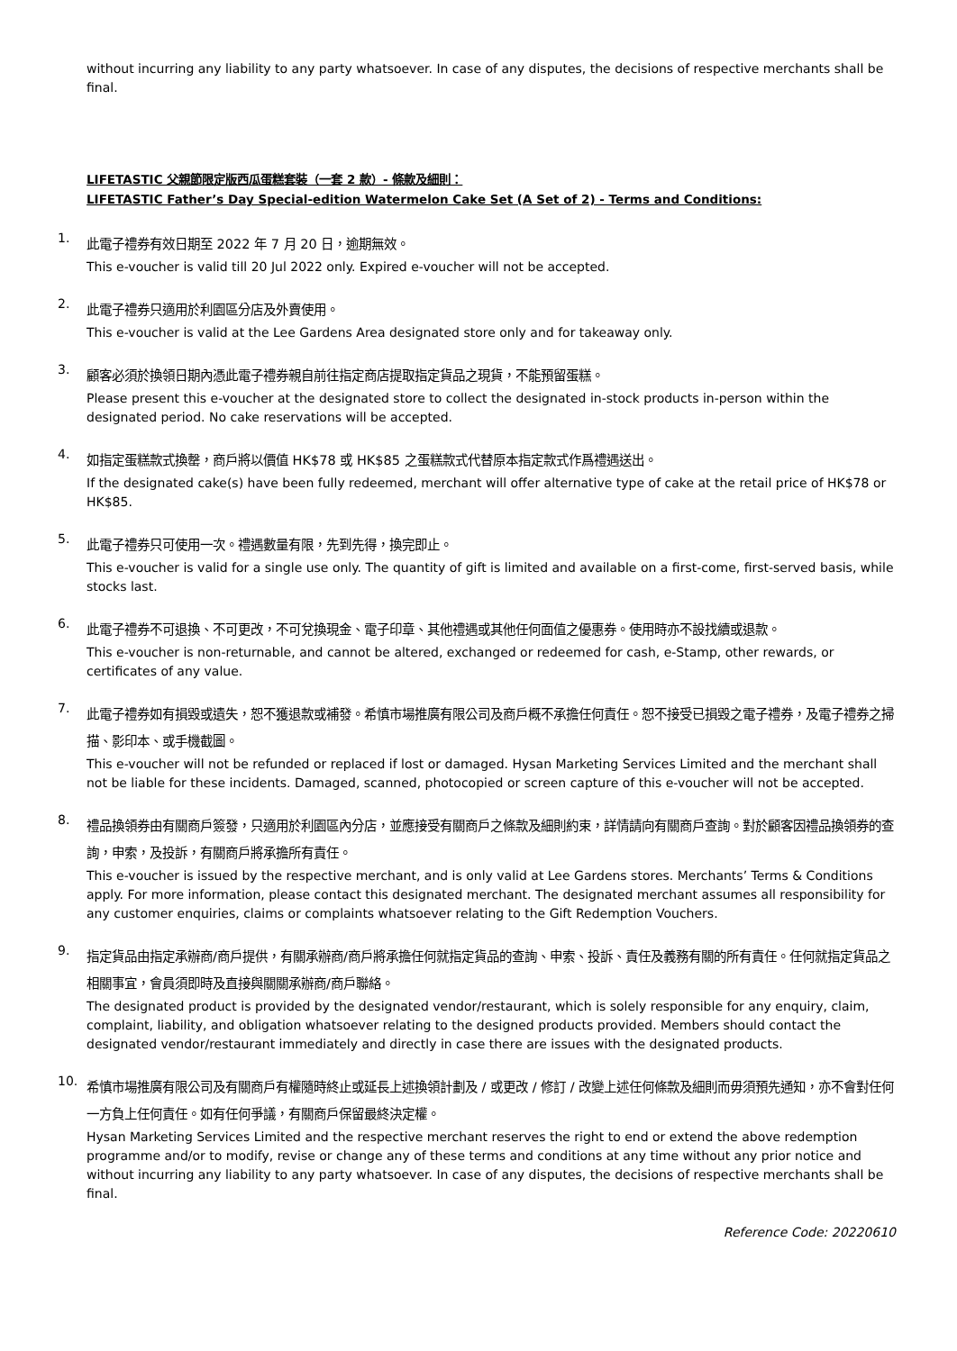without incurring any liability to any party whatsoever. In case of any disputes, the decisions of respective merchants shall be final.
LIFETASTIC 父親節限定版西瓜蛋糕套裝（一套 2 款）- 條款及細則：
LIFETASTIC Father’s Day Special-edition Watermelon Cake Set (A Set of 2) - Terms and Conditions:
1.
此電子禮券有效日期至 2022 年 7 月 20 日，逾期無效。
This e-voucher is valid till 20 Jul 2022 only. Expired e-voucher will not be accepted.
2.
此電子禮券只適用於利園區分店及外賣使用。
This e-voucher is valid at the Lee Gardens Area designated store only and for takeaway only.
3.
顧客必須於換領日期內憑此電子禮券親自前往指定商店提取指定貨品之現貨，不能預留蛋糕。
Please present this e-voucher at the designated store to collect the designated in-stock products in-person within the designated period. No cake reservations will be accepted.
4.
如指定蛋糕款式換罄，商戶將以價值 HK$78 或 HK$85 之蛋糕款式代替原本指定款式作爲禮遇送出。
If the designated cake(s) have been fully redeemed, merchant will offer alternative type of cake at the retail price of HK$78 or HK$85.
5.
此電子禮券只可使用一次。禮遇數量有限，先到先得，換完即止。
This e-voucher is valid for a single use only. The quantity of gift is limited and available on a first-come, first-served basis, while stocks last.
6.
此電子禮券不可退換、不可更改，不可兌換現金、電子印章、其他禮遇或其他任何面值之優惠券。使用時亦不設找續或退款。
This e-voucher is non-returnable, and cannot be altered, exchanged or redeemed for cash, e-Stamp, other rewards, or certificates of any value.
7.
此電子禮券如有損毀或遺失，恕不獲退款或補發。希慎市場推廣有限公司及商戶概不承擔任何責任。恕不接受已損毀之電子禮券，及電子禮券之掃描、影印本、或手機截圖。
This e-voucher will not be refunded or replaced if lost or damaged. Hysan Marketing Services Limited and the merchant shall not be liable for these incidents. Damaged, scanned, photocopied or screen capture of this e-voucher will not be accepted.
8.
禮品換領券由有關商戶簽發，只適用於利園區內分店，並應接受有關商戶之條款及細則約束，詳情請向有關商戶查詢。對於顧客因禮品換領券的查詢，申索，及投訴，有關商戶將承擔所有責任。
This e-voucher is issued by the respective merchant, and is only valid at Lee Gardens stores. Merchants’ Terms & Conditions apply. For more information, please contact this designated merchant. The designated merchant assumes all responsibility for any customer enquiries, claims or complaints whatsoever relating to the Gift Redemption Vouchers.
9.
指定貨品由指定承辦商/商戶提供，有關承辦商/商戶將承擔任何就指定貨品的查詢、申索、投訴、責任及義務有關的所有責任。任何就指定貨品之相關事宜，會員須即時及直接與關關承辦商/商戶聯絡。
The designated product is provided by the designated vendor/restaurant, which is solely responsible for any enquiry, claim, complaint, liability, and obligation whatsoever relating to the designed products provided. Members should contact the designated vendor/restaurant immediately and directly in case there are issues with the designated products.
10.
希慎市場推廣有限公司及有關商戶有權隨時終止或延長上述換領計劃及 / 或更改 / 修訂 / 改變上述任何條款及細則而毋須預先通知，亦不會對任何一方負上任何責任。如有任何爭議，有關商戶保留最終決定權。
Hysan Marketing Services Limited and the respective merchant reserves the right to end or extend the above redemption programme and/or to modify, revise or change any of these terms and conditions at any time without any prior notice and without incurring any liability to any party whatsoever. In case of any disputes, the decisions of respective merchants shall be final.
Reference Code: 20220610